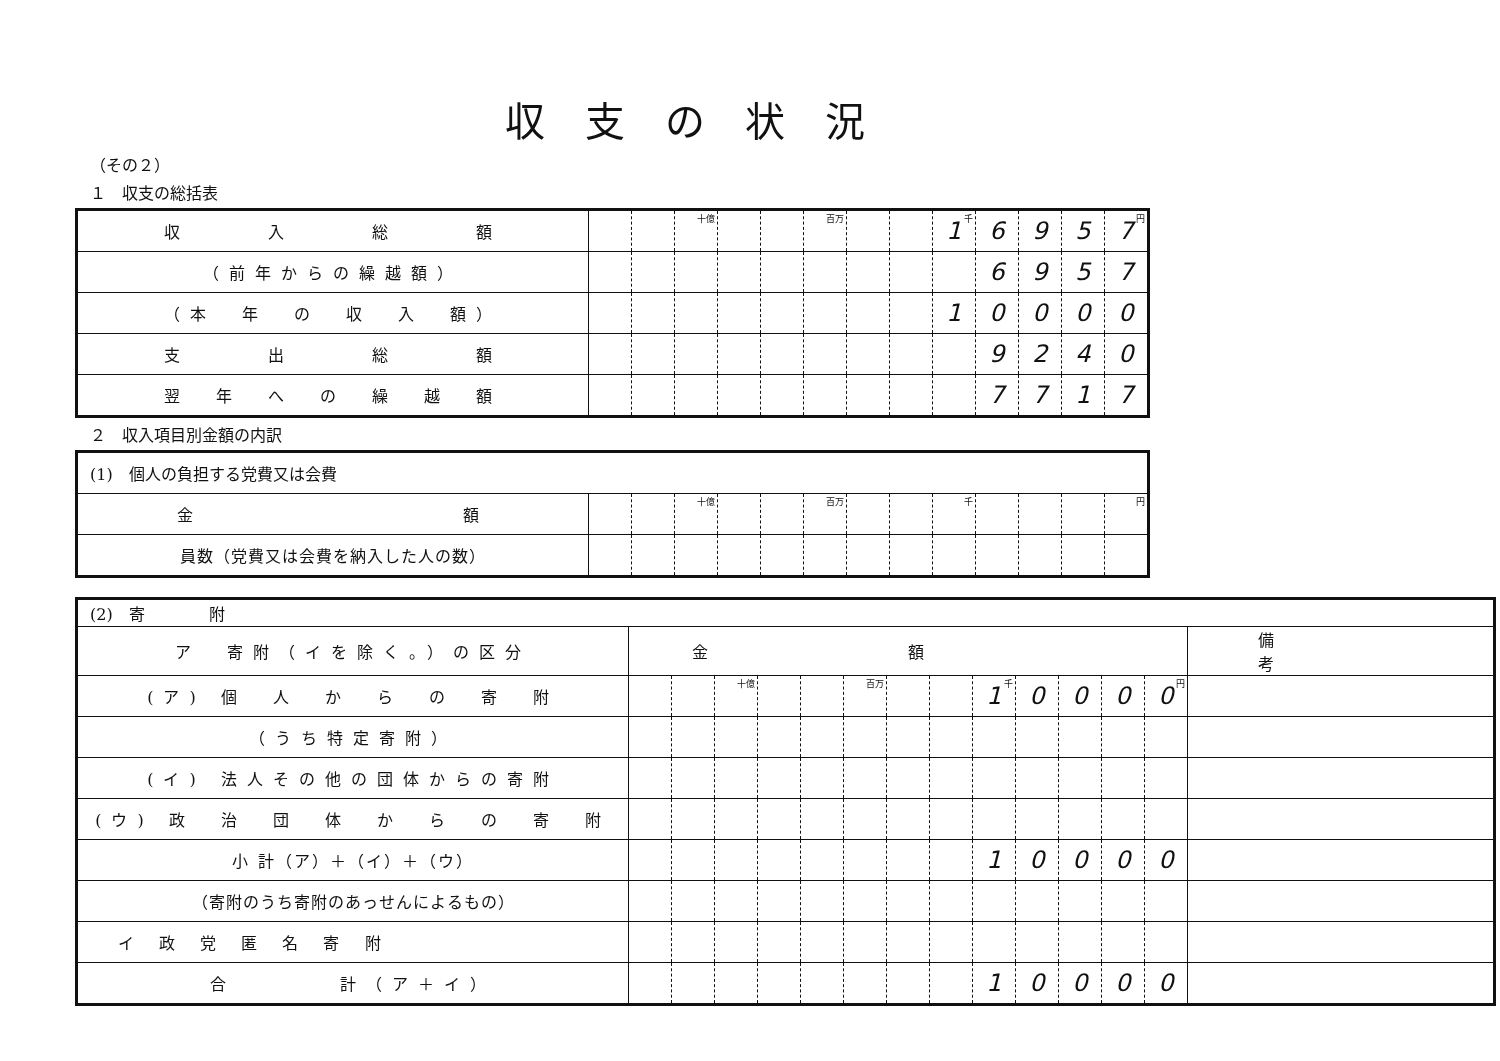収支の状況
（その２）
１　収支の総括表
| 収 入 総 額 | | | 十億 | | | 百万 | | | 1 千 | 6 | 9 | 5 | 7 円 |
| （前年からの繰越額） | | | | | | | | | | 6 | 9 | 5 | 7 |
| （本 年 の 収 入 額） | | | | | | | | | 1 | 0 | 0 | 0 | 0 |
| 支 出 総 額 | | | | | | | | | | 9 | 2 | 4 | 0 |
| 翌 年 へ の 繰 越 額 | | | | | | | | | | 7 | 7 | 1 | 7 |
２　収入項目別金額の内訳
| (1) 個人の負担する党費又は会費 | | | | | | | | | | | | | |
| 金 額 | | | 十億 | | | 百万 | | | 千 | | | | 円 |
| 員数（党費又は会費を納入した人の数） | | | | | | | | | | | | | |
| (2) 寄 附 | | | | | | | | | | | | | | |
| ア 寄附（イを除く。）の区分 | 金額 | | | | | | | | | | | | | 備考 |
| (ア) 個 人 か ら の 寄 附 | | | 十億 | | | 百万 | | | 1 千 | 0 | 0 | 0 | 0 円 | |
| （うち特定寄附） | | | | | | | | | | | | | | |
| (イ) 法人その他の団体からの寄附 | | | | | | | | | | | | | | |
| (ウ) 政 治 団 体 か ら の 寄 附 | | | | | | | | | | | | | | |
| 小 計（ア）＋（イ）＋（ウ） | | | | | | | | | 1 | 0 | 0 | 0 | 0 | |
| （寄附のうち寄附のあっせんによるもの） | | | | | | | | | | | | | | |
| イ 政 党 匿 名 寄 附 | | | | | | | | | | | | | | |
| 合 計（ア＋イ） | | | | | | | | | 1 | 0 | 0 | 0 | 0 | |